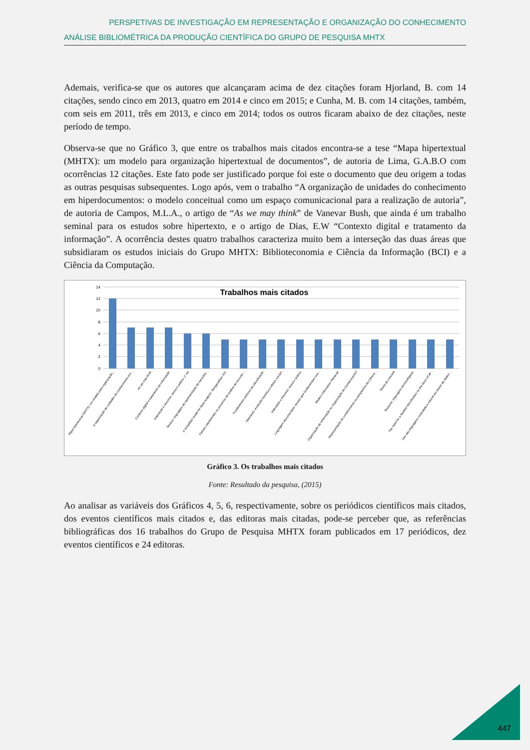PERSPETIVAS DE INVESTIGAÇÃO EM REPRESENTAÇÃO E ORGANIZAÇÃO DO CONHECIMENTO
ANÁLISE BIBLIOMÉTRICA DA PRODUÇÃO CIENTÍFICA DO GRUPO DE PESQUISA MHTX
Ademais, verifica-se que os autores que alcançaram acima de dez citações foram Hjorland, B. com 14 citações, sendo cinco em 2013, quatro em 2014 e cinco em 2015; e Cunha, M. B. com 14 citações, também, com seis em 2011, três em 2013, e cinco em 2014; todos os outros ficaram abaixo de dez citações, neste período de tempo.
Observa-se que no Gráfico 3, que entre os trabalhos mais citados encontra-se a tese “Mapa hipertextual (MHTX): um modelo para organização hipertextual de documentos”, de autoria de Lima, G.A.B.O com ocorrências 12 citações. Este fato pode ser justificado porque foi este o documento que deu origem a todas as outras pesquisas subsequentes. Logo após, vem o trabalho “A organização de unidades do conhecimento em hiperdocumentos: o modelo conceitual como um espaço comunicacional para a realização de autoria”, de autoria de Campos, M.L.A., o artigo de “As we may think” de Vanevar Bush, que ainda é um trabalho seminal para os estudos sobre hipertexto, e o artigo de Dias, E.W “Contexto digital e tratamento da informação”. A ocorrência destes quatro trabalhos caracteriza muito bem a interseção das duas áreas que subsidiaram os estudos iniciais do Grupo MHTX: Biblioteconomia e Ciência da Informação (BCI) e a Ciência da Computação.
14
12
10
8
6
4
2
0
Trabalhos mais citados
Mapa hipertextual (MHTX): um modelo para organização...
A organização de unidades do conhecimento em...
As we may think.
Contexto digital e tratamento da informação.
Indexação e resumos: teoria e prática. 2. ed.
Tesauro: linguagem de representação da memória...
A Simplified model for facet analysis: Ranganathan 101.
Fatores interferentes no processo de análise de assunto:...
Fundamentos teóricos da classificação.
Hipertexto: evolução histórica e efeitos sociais.
Indexação e resumos: teoria e prática.
Linguagem documentária: teorias que fundamentam sua...
Modern Information Retrieval.
Organização da Informação ou Organização do Conhecimento?
Representação do conhecimento na perspectiva da Ciência...
Teoria do conceito
Tesauros: linguagens terminológicas.
The need for a faceted classification as the basis of all...
Uso das linguagens controlada e natural em bases de dados:...
Gráfico 3. Os trabalhos mais citados
Fonte: Resultado da pesquisa, (2015)
Ao analisar as variáveis dos Gráficos 4, 5, 6, respectivamente, sobre os periódicos científicos mais citados, dos eventos científicos mais citados e, das editoras mais citadas, pode-se perceber que, as referências bibliográficas dos 16 trabalhos do Grupo de Pesquisa MHTX foram publicados em 17 periódicos, dez eventos científicos e 24 editoras.
447